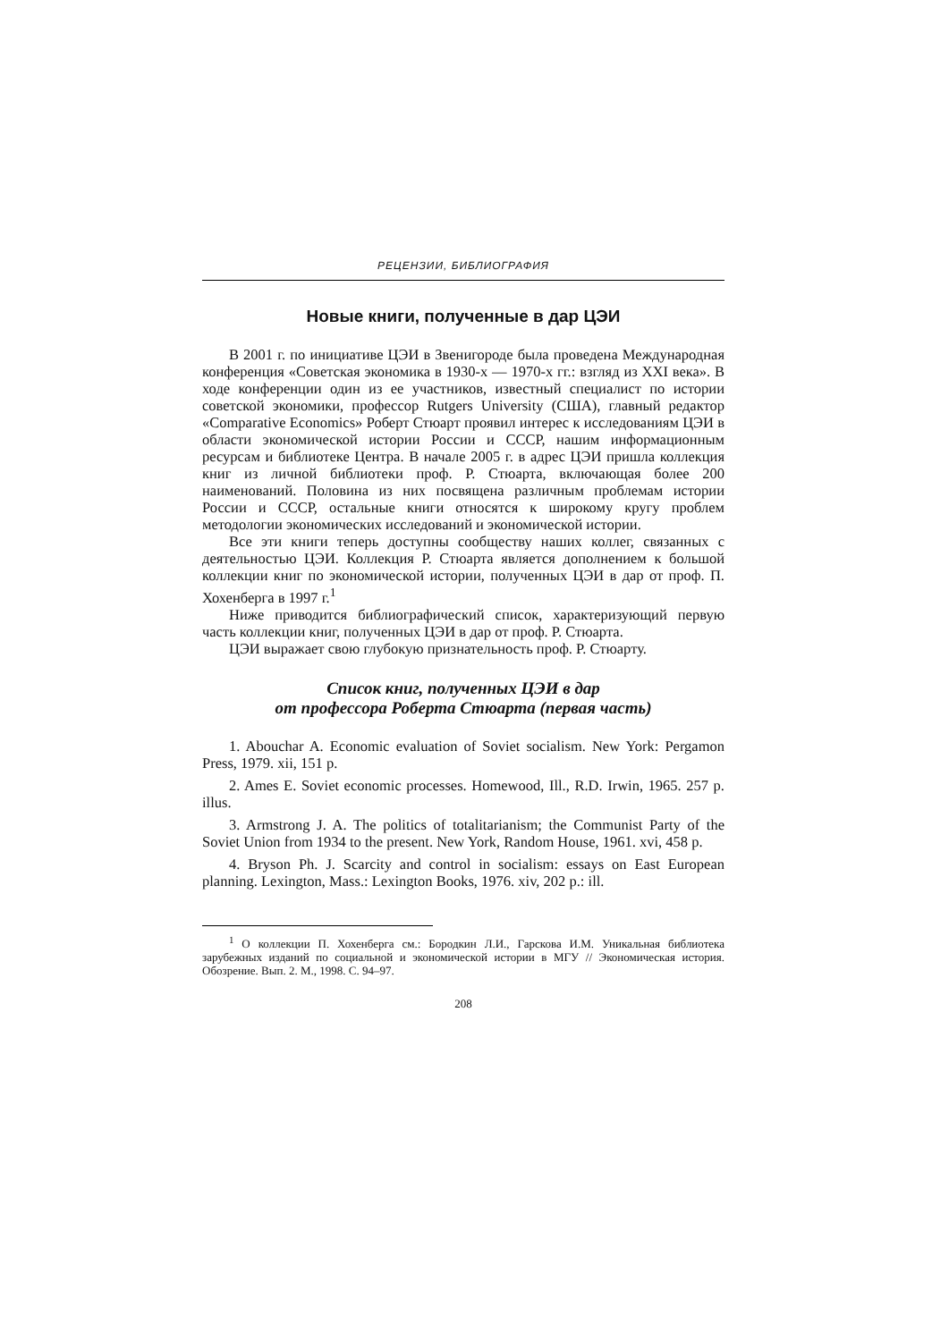РЕЦЕНЗИИ, БИБЛИОГРАФИЯ
Новые книги, полученные в дар ЦЭИ
В 2001 г. по инициативе ЦЭИ в Звенигороде была проведена Международная конференция «Советская экономика в 1930-х — 1970-х гг.: взгляд из XXI века». В ходе конференции один из ее участников, известный специалист по истории советской экономики, профессор Rutgers University (США), главный редактор «Comparative Economics» Роберт Стюарт проявил интерес к исследованиям ЦЭИ в области экономической истории России и СССР, нашим информационным ресурсам и библиотеке Центра. В начале 2005 г. в адрес ЦЭИ пришла коллекция книг из личной библиотеки проф. Р. Стюарта, включающая более 200 наименований. Половина из них посвящена различным проблемам истории России и СССР, остальные книги относятся к широкому кругу проблем методологии экономических исследований и экономической истории.
Все эти книги теперь доступны сообществу наших коллег, связанных с деятельностью ЦЭИ. Коллекция Р. Стюарта является дополнением к большой коллекции книг по экономической истории, полученных ЦЭИ в дар от проф. П. Хохенберга в 1997 г.<sup>1</sup>
Ниже приводится библиографический список, характеризующий первую часть коллекции книг, полученных ЦЭИ в дар от проф. Р. Стюарта.
ЦЭИ выражает свою глубокую признательность проф. Р. Стюарту.
Список книг, полученных ЦЭИ в дар
от профессора Роберта Стюарта (первая часть)
1. Abouchar A. Economic evaluation of Soviet socialism. New York: Pergamon Press, 1979. xii, 151 p.
2. Ames E. Soviet economic processes. Homewood, Ill., R.D. Irwin, 1965. 257 p. illus.
3. Armstrong J. A. The politics of totalitarianism; the Communist Party of the Soviet Union from 1934 to the present. New York, Random House, 1961. xvi, 458 p.
4. Bryson Ph. J. Scarcity and control in socialism: essays on East European planning. Lexington, Mass.: Lexington Books, 1976. xiv, 202 p.: ill.
<sup>1</sup> О коллекции П. Хохенберга см.: Бородкин Л.И., Гарскова И.М. Уникальная библиотека зарубежных изданий по социальной и экономической истории в МГУ // Экономическая история. Обозрение. Вып. 2. М., 1998. С. 94–97.
208